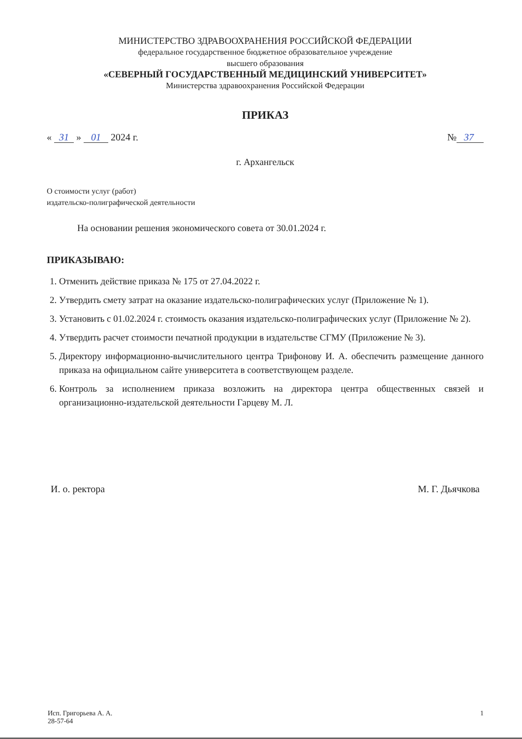МИНИСТЕРСТВО ЗДРАВООХРАНЕНИЯ РОССИЙСКОЙ ФЕДЕРАЦИИ
федеральное государственное бюджетное образовательное учреждение
высшего образования
«СЕВЕРНЫЙ ГОСУДАРСТВЕННЫЙ МЕДИЦИНСКИЙ УНИВЕРСИТЕТ»
Министерства здравоохранения Российской Федерации
ПРИКАЗ
« 31 » 01 2024 г. № 37
г. Архангельск
О стоимости услуг (работ)
издательско-полиграфической деятельности
На основании решения экономического совета от 30.01.2024 г.
ПРИКАЗЫВАЮ:
1. Отменить действие приказа № 175 от 27.04.2022 г.
2. Утвердить смету затрат на оказание издательско-полиграфических услуг (Приложение № 1).
3. Установить с 01.02.2024 г. стоимость оказания издательско-полиграфических услуг (Приложение № 2).
4. Утвердить расчет стоимости печатной продукции в издательстве СГМУ (Приложение № 3).
5. Директору информационно-вычислительного центра Трифонову И. А. обеспечить размещение данного приказа на официальном сайте университета в соответствующем разделе.
6. Контроль за исполнением приказа возложить на директора центра общественных связей и организационно-издательской деятельности Гарцеву М. Л.
И. о. ректора М. Г. Дьячкова
Исп. Григорьева А. А.
28-57-64 1